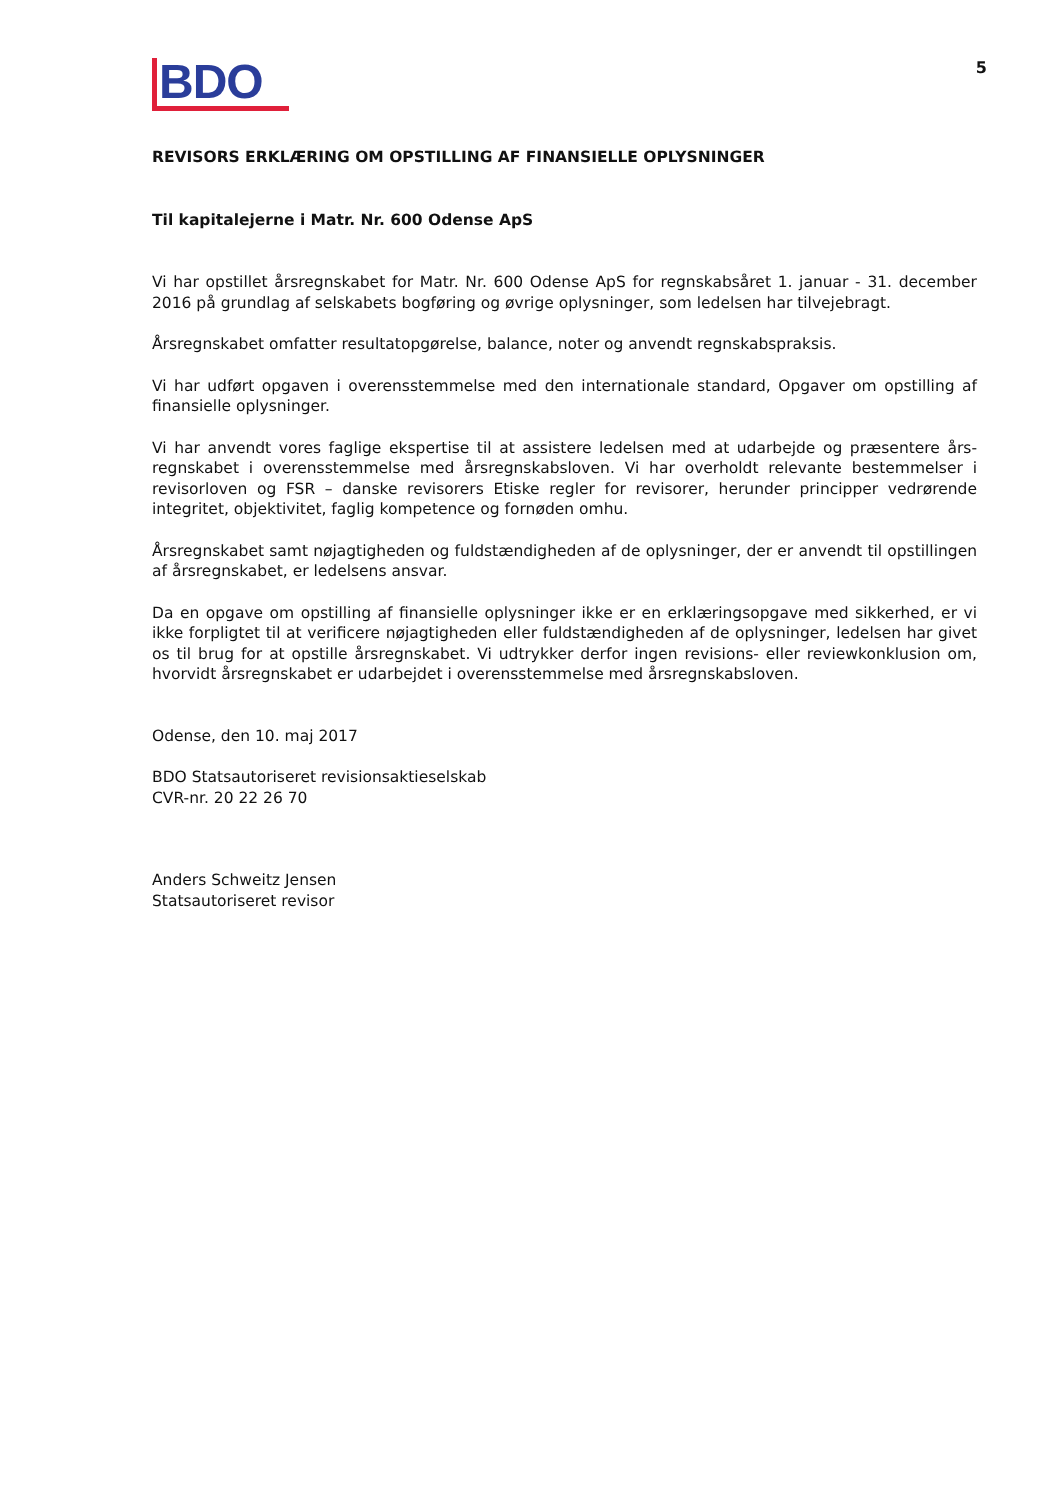BDO
5
REVISORS ERKLÆRING OM OPSTILLING AF FINANSIELLE OPLYSNINGER
Til kapitalejerne i Matr. Nr. 600 Odense ApS
Vi har opstillet årsregnskabet for Matr. Nr. 600 Odense ApS for regnskabsåret 1. januar - 31. december 2016 på grundlag af selskabets bogføring og øvrige oplysninger, som ledelsen har tilvejebragt.
Årsregnskabet omfatter resultatopgørelse, balance, noter og anvendt regnskabspraksis.
Vi har udført opgaven i overensstemmelse med den internationale standard, Opgaver om opstilling af finansielle oplysninger.
Vi har anvendt vores faglige ekspertise til at assistere ledelsen med at udarbejde og præsentere års-regnskabet i overensstemmelse med årsregnskabsloven. Vi har overholdt relevante bestemmelser i revisorloven og FSR – danske revisorers Etiske regler for revisorer, herunder principper vedrørende integritet, objektivitet, faglig kompetence og fornøden omhu.
Årsregnskabet samt nøjagtigheden og fuldstændigheden af de oplysninger, der er anvendt til opstillingen af årsregnskabet, er ledelsens ansvar.
Da en opgave om opstilling af finansielle oplysninger ikke er en erklæringsopgave med sikkerhed, er vi ikke forpligtet til at verificere nøjagtigheden eller fuldstændigheden af de oplysninger, ledelsen har givet os til brug for at opstille årsregnskabet. Vi udtrykker derfor ingen revisions- eller reviewkonklusion om, hvorvidt årsregnskabet er udarbejdet i overensstemmelse med årsregnskabsloven.
Odense, den 10. maj 2017
BDO Statsautoriseret revisionsaktieselskab
CVR-nr. 20 22 26 70
Anders Schweitz Jensen
Statsautoriseret revisor